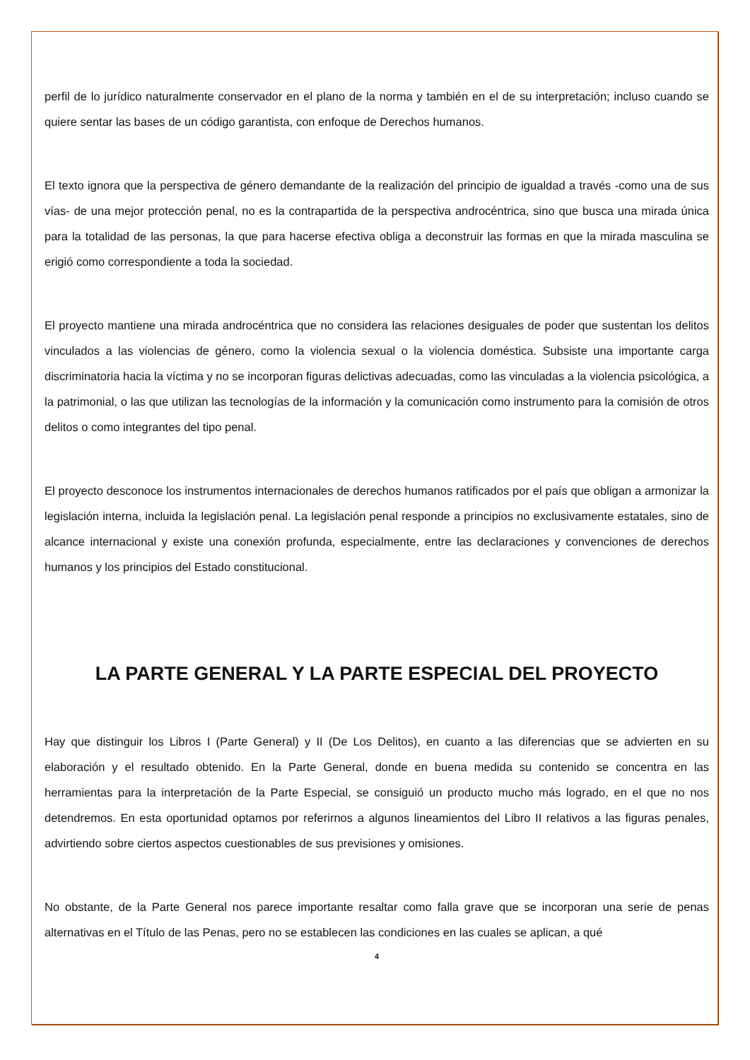perfil de lo jurídico naturalmente conservador en el plano de la norma y también en el de su interpretación; incluso cuando se quiere sentar las bases de un código garantista, con enfoque de Derechos humanos.
El texto ignora que la perspectiva de género demandante de la realización del principio de igualdad a través -como una de sus vías- de una mejor protección penal, no es la contrapartida de la perspectiva androcéntrica, sino que busca una mirada única para la totalidad de las personas, la que para hacerse efectiva obliga a deconstruir las formas en que la mirada masculina se erigió como correspondiente a toda la sociedad.
El proyecto mantiene una mirada androcéntrica que no considera las relaciones desiguales de poder que sustentan los delitos vinculados a las violencias de género, como la violencia sexual o la violencia doméstica. Subsiste una importante carga discriminatoria hacia la víctima y no se incorporan figuras delictivas adecuadas, como las vinculadas a la violencia psicológica, a la patrimonial, o las que utilizan las tecnologías de la información y la comunicación como instrumento para la comisión de otros delitos o como integrantes del tipo penal.
El proyecto desconoce los instrumentos internacionales de derechos humanos ratificados por el país que obligan a armonizar la legislación interna, incluida la legislación penal. La legislación penal responde a principios no exclusivamente estatales, sino de alcance internacional y existe una conexión profunda, especialmente, entre las declaraciones y convenciones de derechos humanos y los principios del Estado constitucional.
LA PARTE GENERAL Y LA PARTE ESPECIAL DEL PROYECTO
Hay que distinguir los Libros I (Parte General) y II (De Los Delitos), en cuanto a las diferencias que se advierten en su elaboración y el resultado obtenido. En la Parte General, donde en buena medida su contenido se concentra en las herramientas para la interpretación de la Parte Especial, se consiguió un producto mucho más logrado, en el que no nos detendremos. En esta oportunidad optamos por referirnos a algunos lineamientos del Libro II relativos a las figuras penales, advirtiendo sobre ciertos aspectos cuestionables de sus previsiones y omisiones.
No obstante, de la Parte General nos parece importante resaltar como falla grave que se incorporan una serie de penas alternativas en el Título de las Penas, pero no se establecen las condiciones en las cuales se aplican, a qué
4